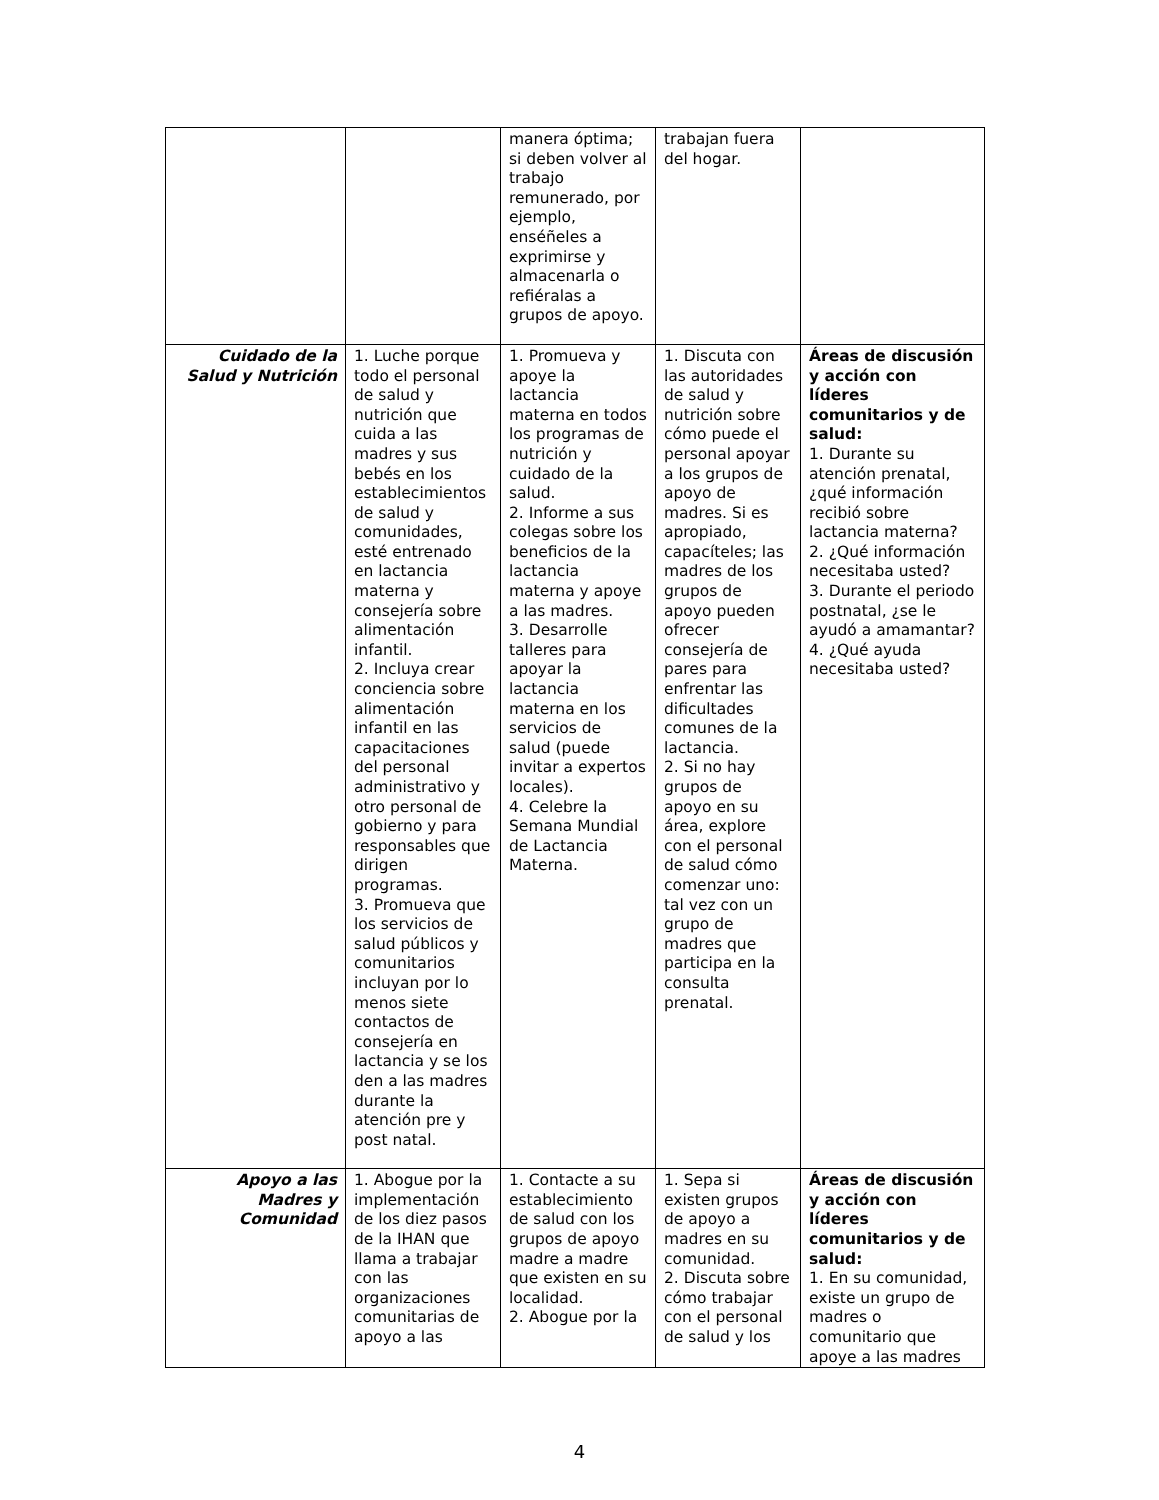| | | manera óptima; si deben volver al trabajo remunerado, por ejemplo, enséñeles a exprimirse y almacenarla o refiéralas a grupos de apoyo. | trabajan fuera del hogar. | |
| Cuidado de la Salud y Nutrición | 1. Luche porque todo el personal de salud y nutrición que cuida a las madres y sus bebés en los establecimientos de salud y comunidades, esté entrenado en lactancia materna y consejería sobre alimentación infantil. 2. Incluya crear conciencia sobre alimentación infantil en las capacitaciones del personal administrativo y otro personal de gobierno y para responsables que dirigen programas. 3. Promueva que los servicios de salud públicos y comunitarios incluyan por lo menos siete contactos de consejería en lactancia y se los den a las madres durante la atención pre y post natal. | 1. Promueva y apoye la lactancia materna en todos los programas de nutrición y cuidado de la salud. 2. Informe a sus colegas sobre los beneficios de la lactancia materna y apoye a las madres. 3. Desarrolle talleres para apoyar la lactancia materna en los servicios de salud (puede invitar a expertos locales). 4. Celebre la Semana Mundial de Lactancia Materna. | 1. Discuta con las autoridades de salud y nutrición sobre cómo puede el personal apoyar a los grupos de apoyo de madres. Si es apropiado, capacíteles; las madres de los grupos de apoyo pueden ofrecer consejería de pares para enfrentar las dificultades comunes de la lactancia. 2. Si no hay grupos de apoyo en su área, explore con el personal de salud cómo comenzar uno: tal vez con un grupo de madres que participa en la consulta prenatal. | Áreas de discusión y acción con líderes comunitarios y de salud: 1. Durante su atención prenatal, ¿qué información recibió sobre lactancia materna? 2. ¿Qué información necesitaba usted? 3. Durante el periodo postnatal, ¿se le ayudó a amamantar? 4. ¿Qué ayuda necesitaba usted? |
| Apoyo a las Madres y Comunidad | 1. Abogue por la implementación de los diez pasos de la IHAN que llama a trabajar con las organizaciones comunitarias de apoyo a las | 1. Contacte a su establecimiento de salud con los grupos de apoyo madre a madre que existen en su localidad. 2. Abogue por la | 1. Sepa si existen grupos de apoyo a madres en su comunidad. 2. Discuta sobre cómo trabajar con el personal de salud y los | Áreas de discusión y acción con líderes comunitarios y de salud: 1. En su comunidad, existe un grupo de madres o comunitario que apoye a las madres |
4